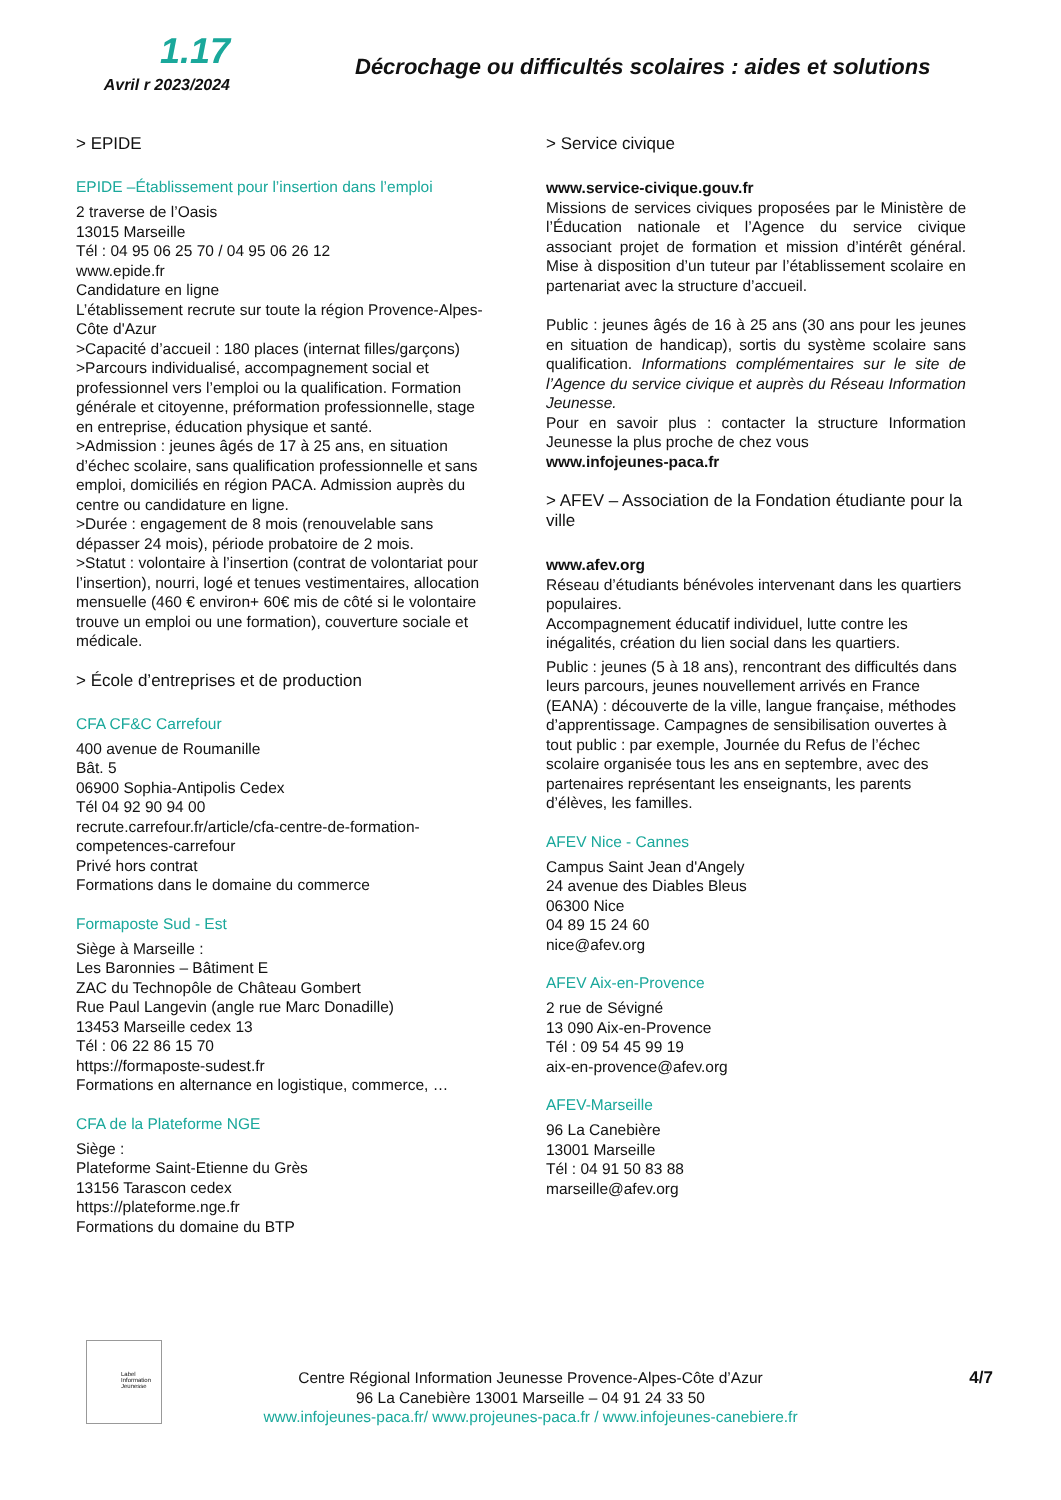1.17
Avril r 2023/2024
Décrochage ou difficultés scolaires : aides et solutions
> EPIDE
EPIDE –Établissement pour l’insertion dans l’emploi
2 traverse de l’Oasis
13015 Marseille
Tél : 04 95 06 25 70 / 04 95 06 26 12
www.epide.fr
Candidature en ligne
L’établissement recrute sur toute la région Provence-Alpes-Côte d'Azur
>Capacité d’accueil : 180 places (internat filles/garçons)
>Parcours individualisé, accompagnement social et professionnel vers l’emploi ou la qualification. Formation générale et citoyenne, préformation professionnelle, stage en entreprise, éducation physique et santé.
>Admission : jeunes âgés de 17 à 25 ans, en situation d’échec scolaire, sans qualification professionnelle et sans emploi, domiciliés en région PACA. Admission auprès du centre ou candidature en ligne.
>Durée : engagement de 8 mois (renouvelable sans dépasser 24 mois), période probatoire de 2 mois.
>Statut : volontaire à l’insertion (contrat de volontariat pour l’insertion), nourri, logé et tenues vestimentaires, allocation mensuelle (460 € environ+ 60€ mis de côté si le volontaire trouve un emploi ou une formation), couverture sociale et médicale.
> École d’entreprises et de production
CFA CF&C Carrefour
400 avenue de Roumanille
Bât. 5
06900 Sophia-Antipolis Cedex
Tél 04 92 90 94 00
recrute.carrefour.fr/article/cfa-centre-de-formation-competences-carrefour
Privé hors contrat
Formations dans le domaine du commerce
Formaposte Sud - Est
Siège à Marseille :
Les Baronnies – Bâtiment E
ZAC du Technopôle de Château Gombert
Rue Paul Langevin (angle rue Marc Donadille)
13453 Marseille cedex 13
Tél : 06 22 86 15 70
https://formaposte-sudest.fr
Formations en alternance en logistique, commerce, …
CFA de la Plateforme NGE
Siège :
Plateforme Saint-Etienne du Grès
13156 Tarascon cedex
https://plateforme.nge.fr
Formations du domaine du BTP
> Service civique
www.service-civique.gouv.fr
Missions de services civiques proposées par le Ministère de l’Éducation nationale et l’Agence du service civique associant projet de formation et mission d’intérêt général. Mise à disposition d’un tuteur par l’établissement scolaire en partenariat avec la structure d’accueil.
Public : jeunes âgés de 16 à 25 ans (30 ans pour les jeunes en situation de handicap), sortis du système scolaire sans qualification. Informations complémentaires sur le site de l’Agence du service civique et auprès du Réseau Information Jeunesse.
Pour en savoir plus : contacter la structure Information Jeunesse la plus proche de chez vous
www.infojeunes-paca.fr
> AFEV – Association de la Fondation étudiante pour la ville
www.afev.org
Réseau d’étudiants bénévoles intervenant dans les quartiers populaires.
Accompagnement éducatif individuel, lutte contre les inégalités, création du lien social dans les quartiers.
Public : jeunes (5 à 18 ans), rencontrant des difficultés dans leurs parcours, jeunes nouvellement arrivés en France (EANA) : découverte de la ville, langue française, méthodes d’apprentissage. Campagnes de sensibilisation ouvertes à tout public : par exemple, Journée du Refus de l’échec scolaire organisée tous les ans en septembre, avec des partenaires représentant les enseignants, les parents d’élèves, les familles.
AFEV Nice - Cannes
Campus Saint Jean d'Angely
24 avenue des Diables Bleus
06300 Nice
04 89 15 24 60
nice@afev.org
AFEV Aix-en-Provence
2 rue de Sévigné
13 090 Aix-en-Provence
Tél : 09 54 45 99 19
aix-en-provence@afev.org
AFEV-Marseille
96 La Canebière
13001 Marseille
Tél : 04 91 50 83 88
marseille@afev.org
Label Information Jeunesse
Centre Régional Information Jeunesse Provence-Alpes-Côte d’Azur
96 La Canebière 13001 Marseille – 04 91 24 33 50
www.infojeunes-paca.fr/ www.projeunes-paca.fr / www.infojeunes-canebiere.fr
4/7